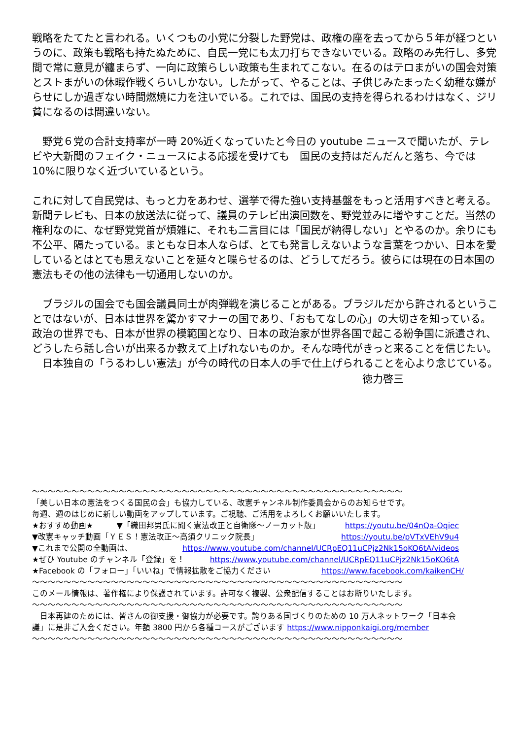戦略をたてたと言われる。いくつもの小党に分裂した野党は、政権の座を去ってから５年が経つというのに、政策も戦略も持たぬために、自民一党にも太刀打ちできないでいる。政略のみ先行し、多党間で常に意見が纏まらず、一向に政策らしい政策も生まれてこない。在るのはテロまがいの国会対策とストまがいの休暇作戦くらいしかない。したがって、やることは、子供じみたまったく幼稚な嫌がらせにしか過ぎない時間燃焼に力を注いでいる。これでは、国民の支持を得られるわけはなく、ジリ貧になるのは間違いない。
　野党６党の合計支持率が一時 20%近くなっていたと今日の youtube ニュースで聞いたが、テレビや大新聞のフェイク・ニュースによる応援を受けても　国民の支持はだんだんと落ち、今では 10%に限りなく近づいているという。
これに対して自民党は、もっと力をあわせ、選挙で得た強い支持基盤をもっと活用すべきと考える。新聞テレビも、日本の放送法に従って、議員のテレビ出演回数を、野党並みに増やすことだ。当然の権利なのに、なぜ野党党首が煩雑に、それも二言目には「国民が納得しない」とやるのか。余りにも不公平、隔たっている。まともな日本人ならば、とても発言しえないような言葉をつかい、日本を愛しているとはとても思えないことを延々と喋らせるのは、どうしてだろう。彼らには現在の日本国の憲法もその他の法律も一切通用しないのか。
　ブラジルの国会でも国会議員同士が肉弾戦を演じることがある。ブラジルだから許されるということではないが、日本は世界を驚かすマナーの国であり、「おもてなしの心」の大切さを知っている。政治の世界でも、日本が世界の模範国となり、日本の政治家が世界各国で起こる紛争国に派遣され、どうしたら話し合いが出来るか教えて上げれないものか。そんな時代がきっと来ることを信じたい。
　日本独自の「うるわしい憲法」が今の時代の日本人の手で仕上げられることを心より念じている。
徳力啓三
〜〜〜〜〜〜〜〜〜〜〜〜〜〜〜〜〜〜〜〜〜〜〜〜〜〜〜〜〜〜〜〜〜〜〜〜〜〜〜〜〜〜〜〜〜〜〜
「美しい日本の憲法をつくる国民の会」も協力している、改憲チャンネル制作委員会からのお知らせです。
毎週、週のはじめに新しい動画をアップしています。ご視聴、ご活用をよろしくお願いいたします。
★おすすめ動画★　　　▼「織田邦男氏に聞く憲法改正と自衛隊〜ノーカット版」 https://youtu.be/04nQa-Oqiec
▼改憲キャッチ動画「ＹＥＳ！憲法改正〜高須クリニック院長」 https://youtu.be/pVTxVEhV9u4
▼これまで公開の全動画は、 https://www.youtube.com/channel/UCRpEQ11uCPjz2Nk15oKO6tA/videos
★ぜひ Youtube のチャンネル「登録」を！ https://www.youtube.com/channel/UCRpEQ11uCPjz2Nk15oKO6tA
★Facebook の「フォロー」「いいね」で情報拡散をご協力ください https://www.facebook.com/kaikenCH/
〜〜〜〜〜〜〜〜〜〜〜〜〜〜〜〜〜〜〜〜〜〜〜〜〜〜〜〜〜〜〜〜〜〜〜〜〜〜〜〜〜〜〜〜〜〜〜
このメール情報は、著作権により保護されています。許可なく複製、公衆配信することはお断りいたします。
〜〜〜〜〜〜〜〜〜〜〜〜〜〜〜〜〜〜〜〜〜〜〜〜〜〜〜〜〜〜〜〜〜〜〜〜〜〜〜〜〜〜〜〜〜〜〜
　日本再建のためには、皆さんの御支援・御協力が必要です。誇りある国づくりのための 10 万人ネットワーク「日本会議」に是非ご入会ください。年額 3800 円から各種コースがございます https://www.nipponkaigi.org/member
〜〜〜〜〜〜〜〜〜〜〜〜〜〜〜〜〜〜〜〜〜〜〜〜〜〜〜〜〜〜〜〜〜〜〜〜〜〜〜〜〜〜〜〜〜〜〜